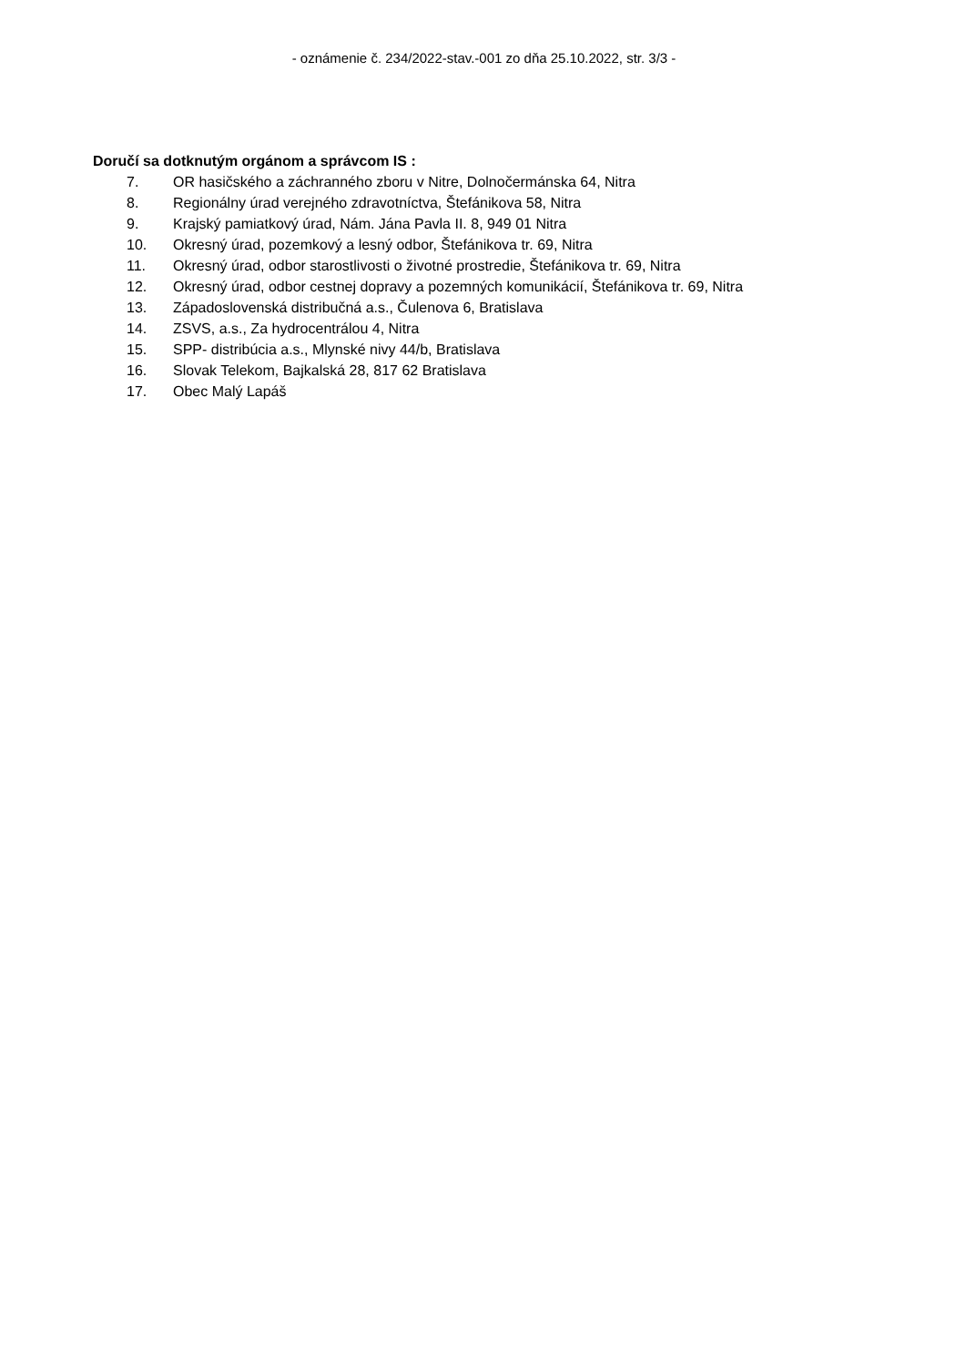- oznámenie č. 234/2022-stav.-001 zo dňa 25.10.2022, str. 3/3 -
Doručí sa dotknutým orgánom a správcom IS :
7. OR hasičského a záchranného zboru v Nitre, Dolnočermánska 64, Nitra
8. Regionálny úrad verejného zdravotníctva, Štefánikova 58, Nitra
9. Krajský pamiatkový úrad, Nám. Jána Pavla II. 8, 949 01 Nitra
10. Okresný úrad, pozemkový a lesný odbor, Štefánikova tr. 69, Nitra
11. Okresný úrad, odbor starostlivosti o životné prostredie, Štefánikova tr. 69, Nitra
12. Okresný úrad, odbor cestnej dopravy a pozemných komunikácií, Štefánikova tr. 69, Nitra
13. Západoslovenská distribučná a.s., Čulenova 6, Bratislava
14. ZSVS, a.s., Za hydrocentrálou 4, Nitra
15. SPP- distribúcia a.s., Mlynské nivy 44/b, Bratislava
16. Slovak Telekom, Bajkalská 28, 817 62 Bratislava
17. Obec Malý Lapáš